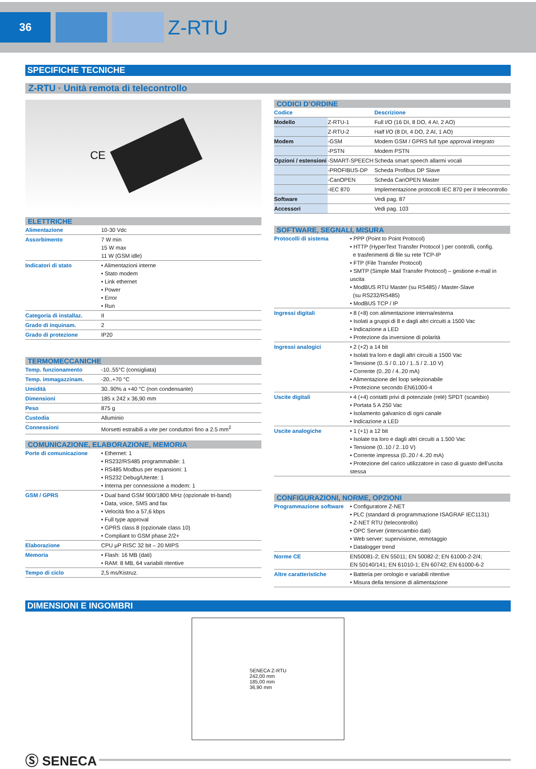36
Z-RTU
SPECIFICHE TECNICHE
Z-RTU · Unità remota di telecontrollo
CE
ELETTRICHE
| Alimentazione | 10-30 Vdc |
| Assorbimento | 7 W min 15 W max 11 W (GSM idle) |
| Indicatori di stato | • Alimentazioni interne • Stato modem • Link ethernet • Power • Error • Run |
| Categoria di installaz. | II |
| Grado di inquinam. | 2 |
| Grado di protezione | IP20 |
TERMOMECCANICHE
| Temp. funzionamento | -10..55°C (consigliata) |
| Temp. immagazzinam. | -20..+70 °C |
| Umidità | 30..90% a +40 °C (non condensante) |
| Dimensioni | 185 x 242 x 36,90 mm |
| Peso | 875 g |
| Custodia | Alluminio |
| Connessioni | Morsetti estraibili a vite per conduttori fino a 2.5 mm<sup>2</sup> |
COMUNICAZIONE, ELABORAZIONE, MEMORIA
| Porte di comunicazione | • Ethernet: 1 • RS232/RS485 programmabile: 1 • RS485 Modbus per espansioni: 1 • RS232 Debug/Utente: 1 • Interna per connessione a modem: 1 |
| GSM / GPRS | • Dual band GSM 900/1800 MHz (opzionale tri-band) • Data, voice, SMS and fax • Velocità fino a 57,6 kbps • Full type approval • GPRS class 8 (opzionale class 10) • Compliant to GSM phase 2/2+ |
| Elaborazione | CPU μP RISC 32 bit – 20 MIPS |
| Memoria | • Flash: 16 MB (dati) • RAM: 8 MB, 64 variabili ritentive |
| Tempo di ciclo | 2,5 ms/Kistruz. |
CODICI D’ORDINE
| Codice | | Descrizione |
| --- | --- | --- |
| Modello | Z-RTU-1 | Full I/O (16 DI, 8 DO, 4 AI, 2 AO) |
| | Z-RTU-2 | Half I/O (8 DI, 4 DO, 2 AI, 1 AO) |
| Modem | -GSM | Modem GSM / GPRS full type approval integrato |
| | -PSTN | Modem PSTN |
| Opzioni / estensioni | -SMART-SPEECH | Scheda smart speech allarmi vocali |
| | -PROFIBUS-DP | Scheda Profibus DP Slave |
| | -CanOPEN | Scheda CanOPEN Master |
| | -IEC 870 | Implementazione protocolli IEC 870 per il telecontrollo |
| Software | | Vedi pag. 87 |
| Accessori | | Vedi pag. 103 |
SOFTWARE, SEGNALI, MISURA
| Protocolli di sistema | • PPP (Point to Point Protocol) • HTTP (HyperText Transfer Protocol ) per controlli, config. e trasferimenti di file su rete TCP-IP • FTP (File Transfer Protocol) • SMTP (Simple Mail Transfer Protocol) – gestione e-mail in uscita • ModBUS RTU Master (su RS485) / Master-Slave (su RS232/RS485) • ModBUS TCP / IP |
| Ingressi digitali | • 8 (+8) con alimentazione interna/esterna • Isolati a gruppi di 8 e dagli altri circuiti a 1500 Vac • Indicazione a LED • Protezione da inversione di polarità |
| Ingressi analogici | • 2 (+2) a 14 bit • Isolati tra loro e dagli altri circuiti a 1500 Vac • Tensione (0..5 / 0..10 / 1..5 / 2..10 V) • Corrente (0..20 / 4..20 mA) • Alimentazione del loop selezionabile • Protezione secondo EN61000-4 |
| Uscite digitali | • 4 (+4) contatti privi di potenziale (relè) SPDT (scambio) • Portata 5 A 250 Vac • Isolamento galvanico di ogni canale • Indicazione a LED |
| Uscite analogiche | • 1 (+1) a 12 bit • Isolate tra loro e dagli altri circuiti a 1.500 Vac • Tensione (0..10 / 2..10 V) • Corrente impressa (0..20 / 4..20 mA) • Protezione del carico utilizzatore in caso di guasto dell’uscita stessa |
CONFIGURAZIONI, NORME, OPZIONI
| Programmazione software | • Configuratore Z-NET • PLC (standard di programmazione ISAGRAF IEC1131) • Z-NET RTU (telecontrollo) • OPC Server (interscambio dati) • Web server: supervisione, remotaggio • Datalogger trend |
| Norme CE | EN50081-2; EN 55011; EN 50082-2; EN 61000-2-2/4; EN 50140/141; EN 61010-1; EN 60742; EN 61000-6-2 |
| Altre caratteristiche | • Batteria per orologio e variabili ritentive • Misura della tensione di alimentazione |
DIMENSIONI E INGOMBRI
SENECA Z-RTU
242,00 mm
185,00 mm
36,90 mm
Ⓢ SENECA